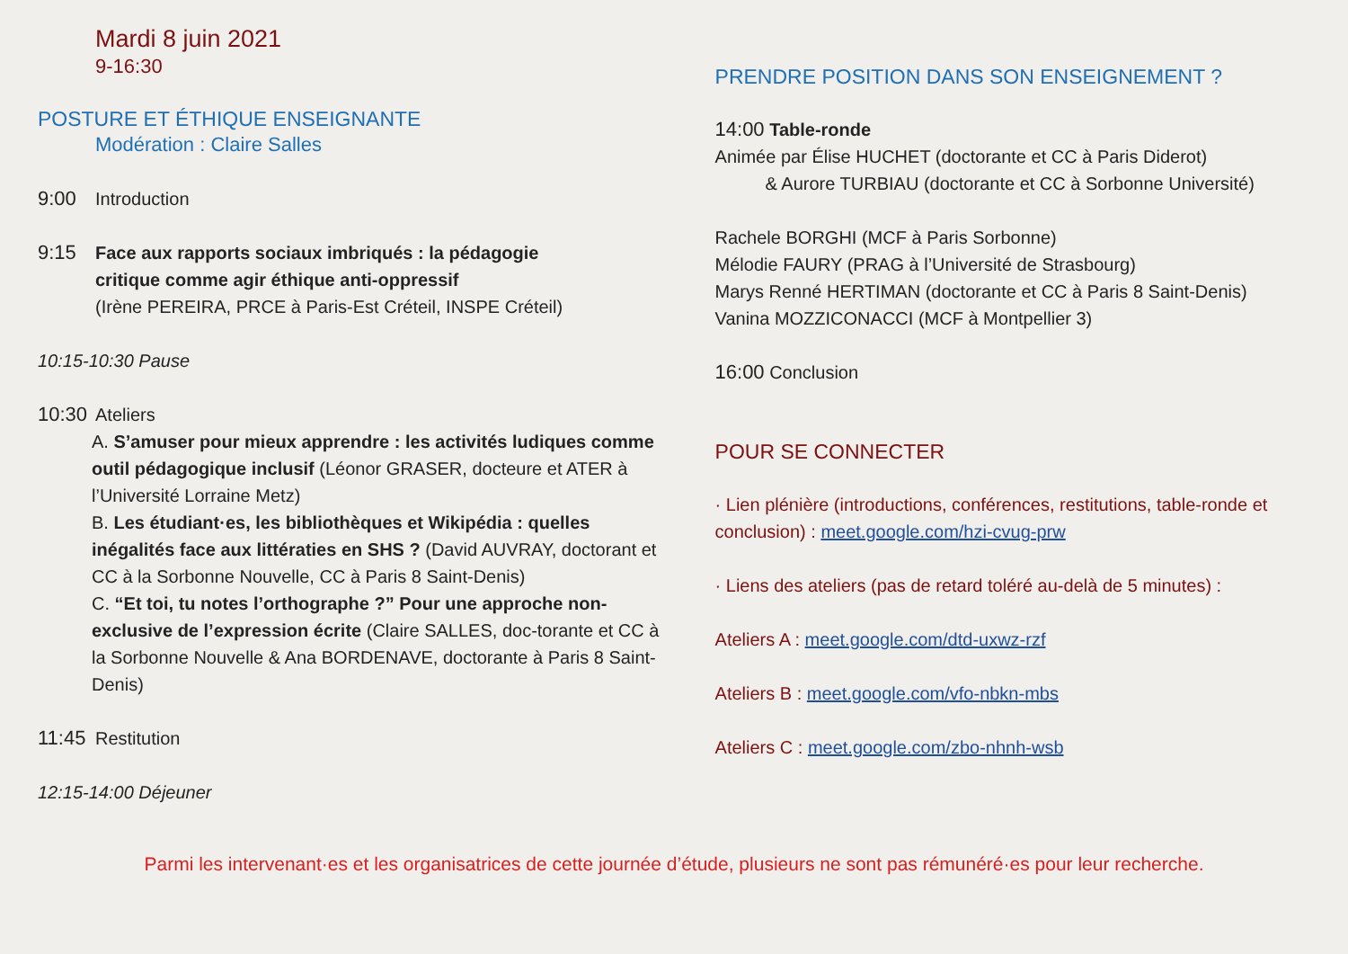Mardi 8 juin 2021
9-16:30
POSTURE ET ÉTHIQUE ENSEIGNANTE
Modération : Claire Salles
9:00 Introduction
9:15 Face aux rapports sociaux imbriqués : la pédagogie
critique comme agir éthique anti-oppressif
(Irène PEREIRA, PRCE à Paris-Est Créteil, INSPE Créteil)
10:15-10:30 Pause
10:30 Ateliers
A. S’amuser pour mieux apprendre : les activités ludiques comme outil pédagogique inclusif (Léonor GRASER, docteure et ATER à l’Université Lorraine Metz)
B. Les étudiant·es, les bibliothèques et Wikipédia : quelles inégalités face aux littératies en SHS ? (David AUVRAY, doctorant et CC à la Sorbonne Nouvelle, CC à Paris 8 Saint-Denis)
C. “Et toi, tu notes l’orthographe ?” Pour une approche non-exclusive de l’expression écrite (Claire SALLES, doc-torante et CC à la Sorbonne Nouvelle & Ana BORDENAVE, doctorante à Paris 8 Saint-Denis)
11:45 Restitution
12:15-14:00 Déjeuner
PRENDRE POSITION DANS SON ENSEIGNEMENT ?
14:00 Table-ronde
Animée par Élise HUCHET (doctorante et CC à Paris Diderot)
& Aurore TURBIAU (doctorante et CC à Sorbonne Université)
Rachele BORGHI (MCF à Paris Sorbonne)
Mélodie FAURY (PRAG à l’Université de Strasbourg)
Marys Renné HERTIMAN (doctorante et CC à Paris 8 Saint-Denis)
Vanina MOZZICONACCI (MCF à Montpellier 3)
16:00 Conclusion
POUR SE CONNECTER
· Lien plénière (introductions, conférences, restitutions, table-ronde et conclusion) : meet.google.com/hzi-cvug-prw
· Liens des ateliers (pas de retard toléré au-delà de 5 minutes) :
Ateliers A : meet.google.com/dtd-uxwz-rzf
Ateliers B : meet.google.com/vfo-nbkn-mbs
Ateliers C : meet.google.com/zbo-nhnh-wsb
Parmi les intervenant·es et les organisatrices de cette journée d’étude, plusieurs ne sont pas rémunéré·es pour leur recherche.